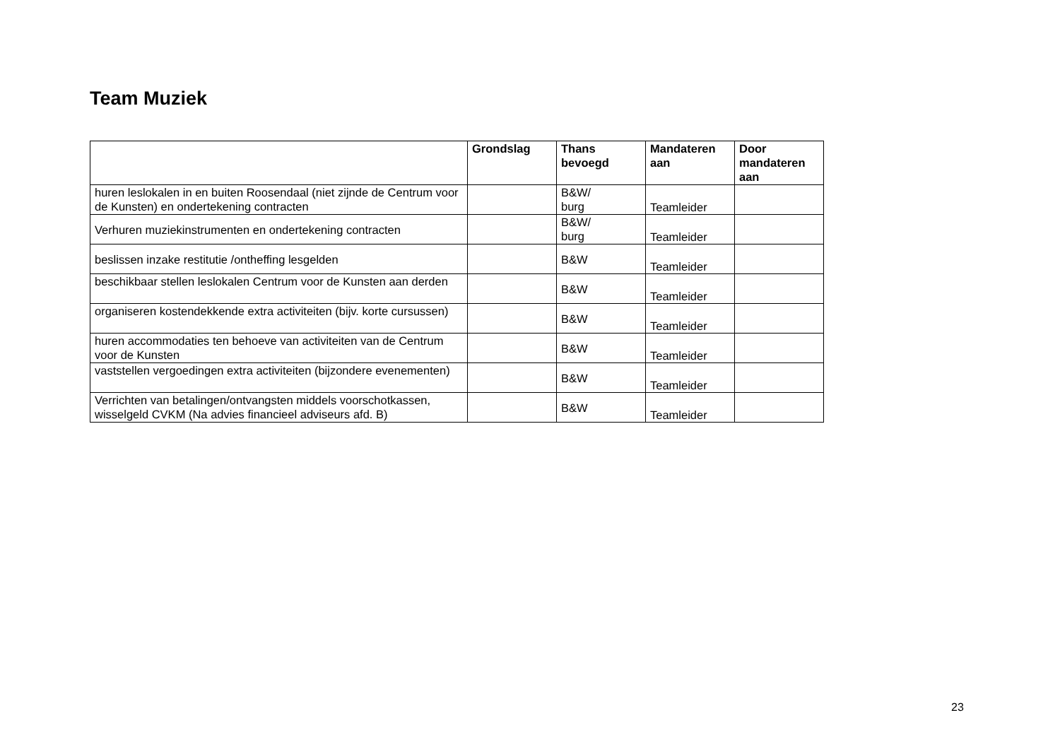Team Muziek
| | Grondslag | Thans bevoegd | Mandateren aan | Door mandateren aan |
| --- | --- | --- | --- | --- |
| huren leslokalen in en buiten Roosendaal (niet zijnde de Centrum voor de Kunsten) en ondertekening contracten | | B&W/ burg | Teamleider | |
| Verhuren muziekinstrumenten en ondertekening contracten | | B&W/ burg | Teamleider | |
| beslissen inzake restitutie /ontheffing lesgelden | | B&W | Teamleider | |
| beschikbaar stellen leslokalen Centrum voor de Kunsten aan derden | | B&W | Teamleider | |
| organiseren kostendekkende extra activiteiten (bijv. korte cursussen) | | B&W | Teamleider | |
| huren accommodaties ten behoeve van activiteiten van de Centrum voor de Kunsten | | B&W | Teamleider | |
| vaststellen vergoedingen extra activiteiten (bijzondere evenementen) | | B&W | Teamleider | |
| Verrichten van betalingen/ontvangsten middels voorschotkassen, wisselgeld CVKM (Na advies financieel adviseurs afd. B) | | B&W | Teamleider | |
23